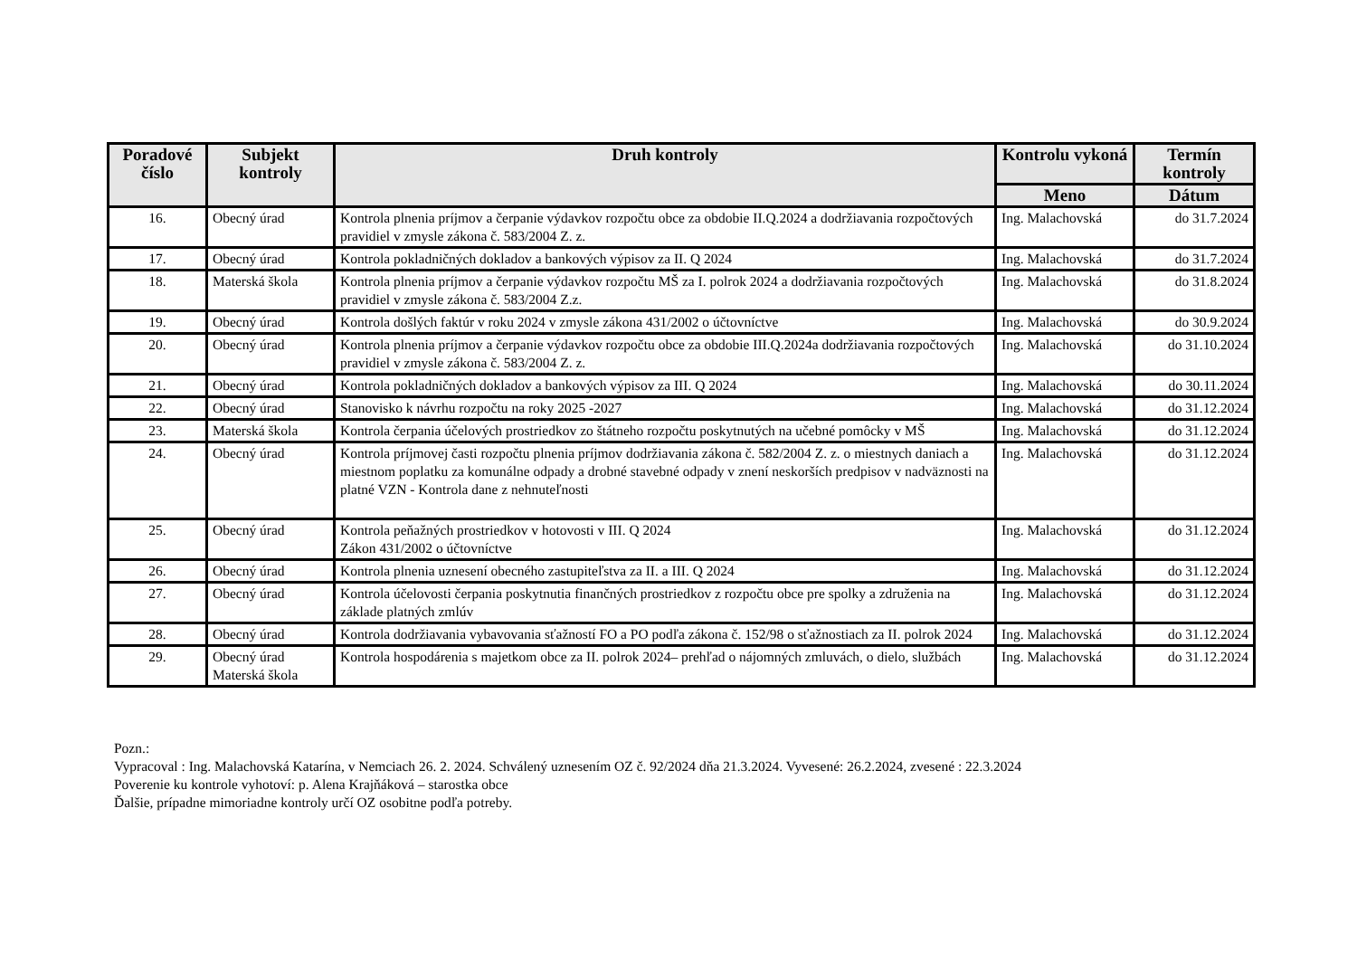| Poradové číslo | Subjekt kontroly | Druh kontroly | Kontrolu vykoná | Termín kontroly |
| --- | --- | --- | --- | --- |
| | | | Meno | Dátum |
| 16. | Obecný úrad | Kontrola plnenia príjmov a čerpanie výdavkov rozpočtu obce za obdobie II.Q.2024 a dodržiavania rozpočtových pravidiel v zmysle zákona č. 583/2004 Z. z. | Ing. Malachovská | do 31.7.2024 |
| 17. | Obecný úrad | Kontrola pokladničných dokladov a bankových výpisov za II. Q 2024 | Ing. Malachovská | do 31.7.2024 |
| 18. | Materská škola | Kontrola plnenia príjmov a čerpanie výdavkov rozpočtu MŠ za I. polrok 2024 a dodržiavania rozpočtových pravidiel v zmysle zákona č. 583/2004 Z.z. | Ing. Malachovská | do 31.8.2024 |
| 19. | Obecný úrad | Kontrola došlých faktúr v roku 2024 v zmysle zákona 431/2002 o účtovníctve | Ing. Malachovská | do 30.9.2024 |
| 20. | Obecný úrad | Kontrola plnenia príjmov a čerpanie výdavkov rozpočtu obce za obdobie III.Q.2024a dodržiavania rozpočtových pravidiel v zmysle zákona č. 583/2004 Z. z. | Ing. Malachovská | do 31.10.2024 |
| 21. | Obecný úrad | Kontrola pokladničných dokladov a bankových výpisov za III. Q 2024 | Ing. Malachovská | do 30.11.2024 |
| 22. | Obecný úrad | Stanovisko k návrhu rozpočtu na roky 2025 -2027 | Ing. Malachovská | do 31.12.2024 |
| 23. | Materská škola | Kontrola čerpania účelových prostriedkov zo štátneho rozpočtu poskytnutých na učebné pomôcky v MŠ | Ing. Malachovská | do 31.12.2024 |
| 24. | Obecný úrad | Kontrola príjmovej časti rozpočtu plnenia príjmov dodržiavania zákona č. 582/2004 Z. z. o miestnych daniach a miestnom poplatku za komunálne odpady a drobné stavebné odpady v znení neskorších predpisov v nadväznosti na platné VZN - Kontrola dane z nehnuteľnosti | Ing. Malachovská | do 31.12.2024 |
| 25. | Obecný úrad | Kontrola peňažných prostriedkov v hotovosti v III. Q 2024 Zákon 431/2002 o účtovníctve | Ing. Malachovská | do 31.12.2024 |
| 26. | Obecný úrad | Kontrola plnenia uznesení obecného zastupiteľstva za II. a III. Q 2024 | Ing. Malachovská | do 31.12.2024 |
| 27. | Obecný úrad | Kontrola účelovosti čerpania poskytnutia finančných prostriedkov z rozpočtu obce pre spolky a združenia na základe platných zmlúv | Ing. Malachovská | do 31.12.2024 |
| 28. | Obecný úrad | Kontrola dodržiavania vybavovania sťažností FO a PO podľa zákona č. 152/98 o sťažnostiach za II. polrok 2024 | Ing. Malachovská | do 31.12.2024 |
| 29. | Obecný úrad Materská škola | Kontrola hospodárenia s majetkom obce za II. polrok 2024– prehľad o nájomných zmluvách, o dielo, službách | Ing. Malachovská | do 31.12.2024 |
Pozn.:
Vypracoval : Ing. Malachovská Katarína, v Nemciach 26. 2. 2024. Schválený uznesením OZ č. 92/2024 dňa 21.3.2024. Vyvesené: 26.2.2024, zvesené : 22.3.2024
Poverenie ku kontrole vyhotoví: p. Alena Krajňáková – starostka obce
Ďalšie, prípadne mimoriadne kontroly určí OZ osobitne podľa potreby.